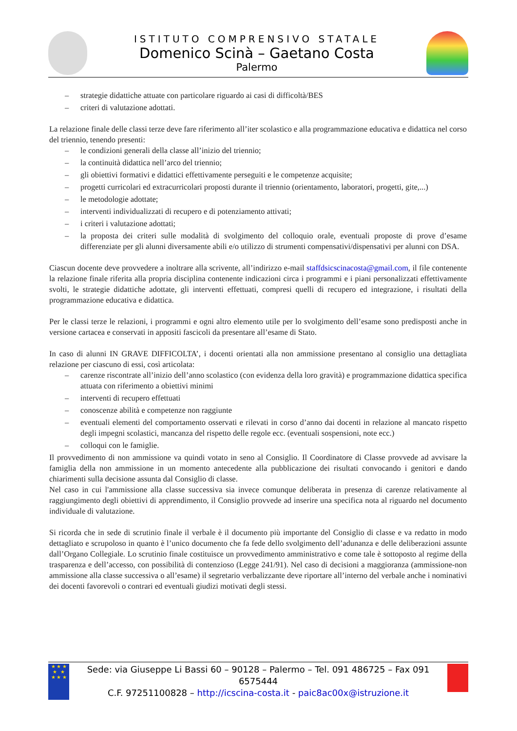ISTITUTO COMPRENSIVO STATALE
Domenico Scinà – Gaetano Costa
Palermo
– strategie didattiche attuate con particolare riguardo ai casi di difficoltà/BES
– criteri di valutazione adottati.
La relazione finale delle classi terze deve fare riferimento all’iter scolastico e alla programmazione educativa e didattica nel corso del triennio, tenendo presenti:
– le condizioni generali della classe all’inizio del triennio;
– la continuità didattica nell’arco del triennio;
– gli obiettivi formativi e didattici effettivamente perseguiti e le competenze acquisite;
– progetti curricolari ed extracurricolari proposti durante il triennio (orientamento, laboratori, progetti, gite,...)
– le metodologie adottate;
– interventi individualizzati di recupero e di potenziamento attivati;
– i criteri i valutazione adottati;
– la proposta dei criteri sulle modalità di svolgimento del colloquio orale, eventuali proposte di prove d’esame differenziate per gli alunni diversamente abili e/o utilizzo di strumenti compensativi/dispensativi per alunni con DSA.
Ciascun docente deve provvedere a inoltrare alla scrivente, all’indirizzo e-mail staffdsicscinacosta@gmail.com, il file contenente la relazione finale riferita alla propria disciplina contenente indicazioni circa i programmi e i piani personalizzati effettivamente svolti, le strategie didattiche adottate, gli interventi effettuati, compresi quelli di recupero ed integrazione, i risultati della programmazione educativa e didattica.
Per le classi terze le relazioni, i programmi e ogni altro elemento utile per lo svolgimento dell’esame sono predisposti anche in versione cartacea e conservati in appositi fascicoli da presentare all’esame di Stato.
In caso di alunni IN GRAVE DIFFICOLTA’, i docenti orientati alla non ammissione presentano al consiglio una dettagliata relazione per ciascuno di essi, così articolata:
– carenze riscontrate all’inizio dell’anno scolastico (con evidenza della loro gravità) e programmazione didattica specifica attuata con riferimento a obiettivi minimi
– interventi di recupero effettuati
– conoscenze abilità e competenze non raggiunte
– eventuali elementi del comportamento osservati e rilevati in corso d’anno dai docenti in relazione al mancato rispetto degli impegni scolastici, mancanza del rispetto delle regole ecc. (eventuali sospensioni, note ecc.)
– colloqui con le famiglie.
Il provvedimento di non ammissione va quindi votato in seno al Consiglio. Il Coordinatore di Classe provvede ad avvisare la famiglia della non ammissione in un momento antecedente alla pubblicazione dei risultati convocando i genitori e dando chiarimenti sulla decisione assunta dal Consiglio di classe.
Nel caso in cui l'ammissione alla classe successiva sia invece comunque deliberata in presenza di carenze relativamente al raggiungimento degli obiettivi di apprendimento, il Consiglio provvede ad inserire una specifica nota al riguardo nel documento individuale di valutazione.
Si ricorda che in sede di scrutinio finale il verbale è il documento più importante del Consiglio di classe e va redatto in modo dettagliato e scrupoloso in quanto è l’unico documento che fa fede dello svolgimento dell’adunanza e delle deliberazioni assunte dall’Organo Collegiale. Lo scrutinio finale costituisce un provvedimento amministrativo e come tale è sottoposto al regime della trasparenza e dell’accesso, con possibilità di contenzioso (Legge 241/91). Nel caso di decisioni a maggioranza (ammissione-non ammissione alla classe successiva o all’esame) il segretario verbalizzante deve riportare all’interno del verbale anche i nominativi dei docenti favorevoli o contrari ed eventuali giudizi motivati degli stessi.
★ ★ ★
★ ★
★ ★ ★
Sede: via Giuseppe Li Bassi 60 – 90128 – Palermo – Tel. 091 486725 – Fax 091 6575444
C.F. 97251100828 – http://icscina-costa.it - paic8ac00x@istruzione.it